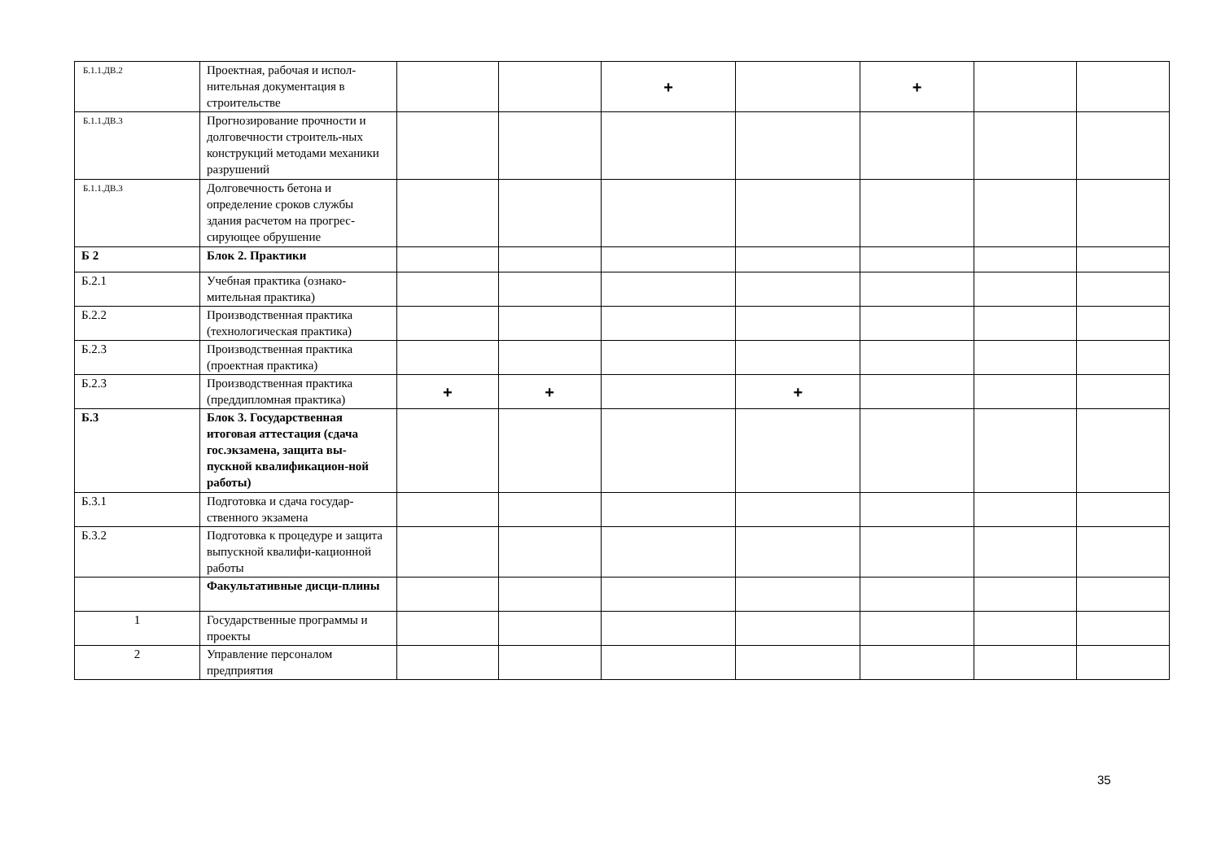| Б.1.1.ДВ.2 | Проектная, рабочая и испол-нительная документация в строительстве | | | + | | + | | |
| Б.1.1.ДВ.3 | Прогнозирование прочности и долговечности строитель-ных конструкций методами механики разрушений | | | | | | | |
| Б.1.1.ДВ.3 | Долговечность бетона и определение сроков службы здания расчетом на прогрес-сирующее обрушение | | | | | | | |
| Б 2 | Блок 2. Практики | | | | | | | |
| Б.2.1 | Учебная практика (ознако-мительная практика) | | | | | | | |
| Б.2.2 | Производственная практика (технологическая практика) | | | | | | | |
| Б.2.3 | Производственная практика (проектная практика) | | | | | | | |
| Б.2.3 | Производственная практика (преддипломная практика) | + | + | | + | | | |
| Б.3 | Блок 3. Государственная итоговая аттестация (сдача гос.экзамена, защита вы-пускной квалификацион-ной работы) | | | | | | | |
| Б.3.1 | Подготовка и сдача государ-ственного экзамена | | | | | | | |
| Б.3.2 | Подготовка к процедуре и защита выпускной квалифи-кационной работы | | | | | | | |
| | Факультативные дисци-плины | | | | | | | |
| 1 | Государственные программы и проекты | | | | | | | |
| 2 | Управление персоналом предприятия | | | | | | | |
35